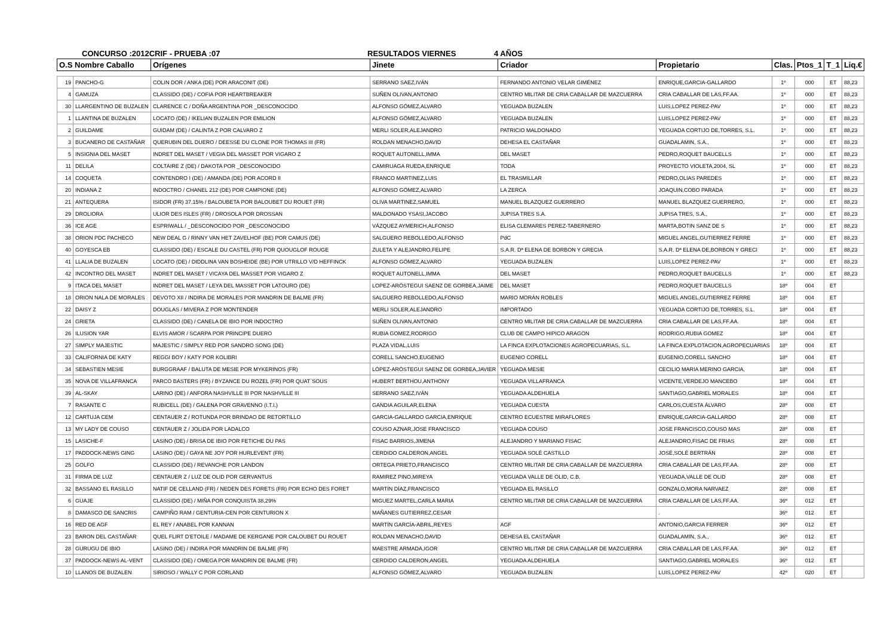CONCURSO :2012CRIF - PRUEBA :07 RESULTADOS VIERNES 4 AÑOS
| O.S Nombre Caballo | | Orígenes | Jinete | Criador | Propietario | Clas. | Ptos_1 | T_1 | Liq.€ |
| --- | --- | --- | --- | --- | --- | --- | --- | --- | --- |
| 19 | PANCHO-G | COLIN DOR / ANKA (DE) POR ARACONIT (DE) | SERRANO SAEZ,IVÁN | FERNANDO ANTONIO VELAR GIMÉNEZ | ENRIQUE,GARCIA-GALLARDO | 1º | 000 | ET | 88,23 |
| 4 | GAMUZA | CLASSIDO (DE) / COFIA POR HEARTBREAKER | SUÑEN OLIVAN,ANTONIO | CENTRO MILITAR DE CRIA CABALLAR DE MAZCUERRA | CRIA CABALLAR DE LAS,FF.AA. | 1º | 000 | ET | 88,23 |
| 30 | LLARGENTINO DE BUZALEN | CLARENCE C / DOÑA ARGENTINA POR _DESCONOCIDO | ALFONSO GÓMEZ,ALVARO | YEGUADA BUZALEN | LUIS,LOPEZ PEREZ-PAV | 1º | 000 | ET | 88,23 |
| 1 | LLANTINA DE BUZALEN | LOCATO (DE) / IKELIAN BUZALEN POR EMILION | ALFONSO GÓMEZ,ALVARO | YEGUADA BUZALEN | LUIS,LOPEZ PEREZ-PAV | 1º | 000 | ET | 88,23 |
| 2 | GUILDAME | GUIDAM (DE) / CALINTA Z POR CALVARO Z | MERLI SOLER,ALEJANDRO | PATRICIO MALDONADO | YEGUADA CORTIJO DE,TORRES, S.L. | 1º | 000 | ET | 88,23 |
| 3 | BUCANERO DE CASTAÑAR | QUERUBIN DEL DUERO / DEESSE DU CLONE POR THOMAS III (FR) | ROLDAN MENACHO,DAVID | DEHESA EL CASTAÑAR | GUADALAMIN, S.A., | 1º | 000 | ET | 88,23 |
| 5 | INSIGNIA DEL MASET | INDRET DEL MASET / VEGIA DEL MASSET POR VIGARO Z | ROQUET AUTONELL,IMMA | DEL MASET | PEDRO,ROQUET BAUCELLS | 1º | 000 | ET | 88,23 |
| 11 | DELILA | COLTAIRE Z (DE) / DAKOTA POR _DESCONOCIDO | CAMIRUAGA RUEDA,ENRIQUE | TODA | PROYECTO VIOLETA,2004, SL | 1º | 000 | ET | 88,23 |
| 14 | COQUETA | CONTENDRO I (DE) / AMANDA (DE) POR ACORD II | FRANCO MARTINEZ,LUIS | EL TRASMILLAR | PEDRO,OLIAS PAREDES | 1º | 000 | ET | 88,23 |
| 20 | INDIANA Z | INDOCTRO / CHANEL 212 (DE) POR CAMPIONE (DE) | ALFONSO GÓMEZ,ALVARO | LA ZERCA | JOAQUIN,COBO PARADA | 1º | 000 | ET | 88,23 |
| 21 | ANTEQUERA | ISIDOR (FR) 37.15% / BALOUBETA POR BALOUBET DU ROUET (FR) | OLIVA MARTINEZ,SAMUEL | MANUEL BLAZQUEZ GUERRERO | MANUEL BLAZQUEZ GUERRERO, | 1º | 000 | ET | 88,23 |
| 29 | DROLIORA | ULIOR DES ISLES (FR) / DROSOLA POR DROSSAN | MALDONADO YSASI,JACOBO | JUPISA TRES S.A. | JUPISA TRES, S.A., | 1º | 000 | ET | 88,23 |
| 36 | ICE AGE | ESPRIWALL / _DESCONOCIDO POR _DESCONOCIDO | VÁZQUEZ AYMERICH,ALFONSO | ELISA CLEMARES PEREZ-TABERNERO | MARTA,BOTIN SANZ DE S | 1º | 000 | ET | 88,23 |
| 38 | ORION PDC PACHECO | NEW DEAL G / RINNY VAN HET ZAVELHOF (BE) POR CAMUS (DE) | SALGUERO REBOLLEDO,ALFONSO | PdC | MIGUEL ANGEL,GUTIERREZ FERRE | 1º | 000 | ET | 88,23 |
| 40 | GOYESCA EB | CLASSIDO (DE) / ESCALE DU CASTEL (FR) POR QUOUGLOF ROUGE | ZULETA Y ALEJANDRO,FELIPE | S.A.R. Dª ELENA DE BORBON Y GRECIA | S.A.R. Dª ELENA DE,BORBON Y GRECI | 1º | 000 | ET | 88,23 |
| 41 | LLALIA DE BUZALEN | LOCATO (DE) / DIDDLINA VAN BOSHEIDE (BE) POR UTRILLO V/D HEFFINCK | ALFONSO GÓMEZ,ALVARO | YEGUADA BUZALEN | LUIS,LOPEZ PEREZ-PAV | 1º | 000 | ET | 88,23 |
| 42 | INCONTRO DEL MASET | INDRET DEL MASET / VICAYA DEL MASSET POR VIGARO Z | ROQUET AUTONELL,IMMA | DEL MASET | PEDRO,ROQUET BAUCELLS | 1º | 000 | ET | 88,23 |
| 9 | ITACA DEL MASET | INDRET DEL MASET / LEYA DEL MASSET POR LATOURO (DE) | LOPEZ-ARÓSTEGUI SAENZ DE GORBEA,JAIME | DEL MASET | PEDRO,ROQUET BAUCELLS | 18º | 004 | ET | |
| 18 | ORION NALA DE MORALES | DEVOTO XII / INDIRA DE MORALES POR MANDRIN DE BALME (FR) | SALGUERO REBOLLEDO,ALFONSO | MARIO MORÁN ROBLES | MIGUEL ANGEL,GUTIERREZ FERRE | 18º | 004 | ET | |
| 22 | DAISY Z | DOUGLAS / MIVERA Z POR MONTENDER | MERLI SOLER,ALEJANDRO | IMPORTADO | YEGUADA CORTIJO DE,TORRES, S.L. | 18º | 004 | ET | |
| 24 | GRIETA | CLASSIDO (DE) / CANELA DE IBIO POR INDOCTRO | SUÑEN OLIVAN,ANTONIO | CENTRO MILITAR DE CRIA CABALLAR DE MAZCUERRA | CRIA CABALLAR DE LAS,FF.AA. | 18º | 004 | ET | |
| 26 | ILUSION YAR | ELVIS AMOR / SCARPA POR PRINCIPE DUERO | RUBIA GOMEZ,RODRIGO | CLUB DE CAMPO HIPICO ARAGON | RODRIGO,RUBIA GOMEZ | 18º | 004 | ET | |
| 27 | SIMPLY MAJESTIC | MAJESTIC / SIMPLY RED POR SANDRO SONG (DE) | PLAZA VIDAL,LUIS | LA FINCA EXPLOTACIONES AGROPECUARIAS, S.L. | LA FINCA EXPLOTACION,AGROPECUARIAS | 18º | 004 | ET | |
| 33 | CALIFORNIA DE KATY | REGGI BOY / KATY POR KOLIBRI | CORELL SANCHO,EUGENIO | EUGENIO CORELL | EUGENIO,CORELL SANCHO | 18º | 004 | ET | |
| 34 | SEBASTIEN MESIE | BURGGRAAF / BALUTA DE MESIE POR MYKERINOS (FR) | LÓPEZ-ARÓSTEGUI SAENZ DE GORBEA,JAVIER | YEGUADA MESIE | CECILIO MARIA MERINO GARCIA, | 18º | 004 | ET | |
| 35 | NOVA DE VILLAFRANCA | PARCO BASTERS (FR) / BYZANCE DU ROZEL (FR) POR QUAT`SOUS | HUBERT BERTHOU,ANTHONY | YEGUADA VILLAFRANCA | VICENTE,VERDEJO MANCEBO | 18º | 004 | ET | |
| 39 | AL-SKAY | LARINO (DE) / ANFORA NASHVILLE III POR NASHVILLE III | SERRANO SAEZ,IVÁN | YEGUADA ALDEHUELA | SANTIAGO,GABRIEL MORALES | 18º | 004 | ET | |
| 7 | RASANTE C | RUBICELL (DE) / GALENA POR GRAVENNO (I.T.I.) | GANDIA AGUILAR,ELENA | YEGUADA CUESTA | CARLOS,CUESTA ÁLVARO | 28º | 008 | ET | |
| 12 | CARTUJA CEM | CENTAUER Z / ROTUNDA POR BRINDAO DE RETORTILLO | GARCIA-GALLARDO GARCIA,ENRIQUE | CENTRO ECUESTRE MIRAFLORES | ENRIQUE,GARCIA-GALLARDO | 28º | 008 | ET | |
| 13 | MY LADY DE COUSO | CENTAUER Z / JOLIDA POR LADALCO | COUSO AZNAR,JOSE FRANCISCO | YEGUADA COUSO | JOSE FRANCISCO,COUSO MAS | 28º | 008 | ET | |
| 15 | LASICHE-F | LASINO (DE) / BRISA DE IBIO POR FETICHE DU PAS | FISAC BARRIOS,JIMENA | ALEJANDRO Y MARIANO FISAC | ALEJANDRO,FISAC DE FRIAS | 28º | 008 | ET | |
| 17 | PADDOCK-NEWS GING | LASINO (DE) / GAYA NE JOY POR HURLEVENT (FR) | CERDIDO CALDERON,ANGEL | YEGUADA SOLÉ CASTILLO | JOSÉ,SOLÉ BERTRÁN | 28º | 008 | ET | |
| 25 | GOLFO | CLASSIDO (DE) / REVANCHE POR LANDON | ORTEGA PRIETO,FRANCISCO | CENTRO MILITAR DE CRIA CABALLAR DE MAZCUERRA | CRIA CABALLAR DE LAS,FF.AA. | 28º | 008 | ET | |
| 31 | FIRMA DE LUZ | CENTAUER Z / LUZ DE OLID POR GERVANTUS | RAMIREZ PINO,MIREYA | YEGUADA VALLE DE OLID, C.B. | YEGUADA,VALLE DE OLID | 28º | 008 | ET | |
| 32 | BASSANO EL RASILLO | NATIF DE CELLAND (FR) / NEDEN DES FORETS (FR) POR ECHO DES FORET | MARTÍN DÍAZ,FRANCISCO | YEGUADA EL RASILLO | GONZALO,MORA NARVAEZ | 28º | 008 | ET | |
| 6 | GUAJE | CLASSIDO (DE) / MIÑA POR CONQUISTA 38,29% | MIGUEZ MARTEL,CARLA MARIA | CENTRO MILITAR DE CRIA CABALLAR DE MAZCUERRA | CRIA CABALLAR DE LAS,FF.AA. | 36º | 012 | ET | |
| 8 | DAMASCO DE SANCRIS | CAMPIÑO RAM / GENTURIA-CEN POR CENTURION X | MAÑANES GUTIERREZ,CESAR | | . | 36º | 012 | ET | |
| 16 | RED DE AGF | EL REY / ANABEL POR KANNAN | MARTÍN GARCÍA-ABRIL,REYES | AGF | ANTONIO,GARCIA FERRER | 36º | 012 | ET | |
| 23 | BARON DEL CASTAÑAR | QUEL FLIRT D'ETOILE / MADAME DE KERGANE POR CALOUBET DU ROUET | ROLDAN MENACHO,DAVID | DEHESA EL CASTAÑAR | GUADALAMIN, S.A., | 36º | 012 | ET | |
| 28 | GURUGU DE IBIO | LASINO (DE) / INDIRA POR MANDRIN DE BALME (FR) | MAESTRE ARMADA,IGOR | CENTRO MILITAR DE CRIA CABALLAR DE MAZCUERRA | CRIA CABALLAR DE LAS,FF.AA. | 36º | 012 | ET | |
| 37 | PADDOCK-NEWS AL-VENT | CLASSIDO (DE) / OMEGA POR MANDRIN DE BALME (FR) | CERDIDO CALDERON,ANGEL | YEGUADA ALDEHUELA | SANTIAGO,GABRIEL MORALES | 36º | 012 | ET | |
| 10 | LLANOS DE BUZALEN | SIRIOSO / WALLY C POR CORLAND | ALFONSO GÓMEZ,ALVARO | YEGUADA BUZALEN | LUIS,LOPEZ PEREZ-PAV | 42º | 020 | ET | |